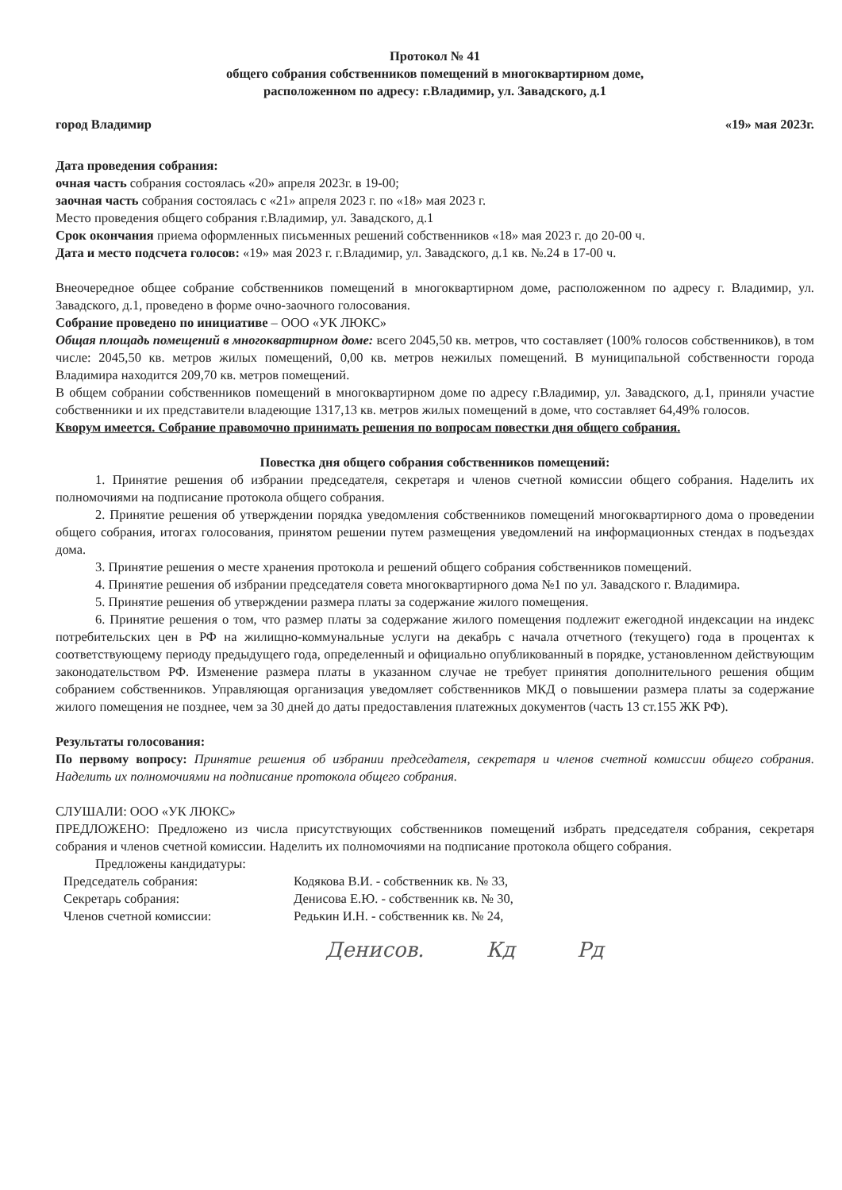Протокол № 41
общего собрания собственников помещений в многоквартирном доме,
расположенном по адресу: г.Владимир, ул. Завадского, д.1
город Владимир «19» мая 2023г.
Дата проведения собрания:
очная часть собрания состоялась «20» апреля 2023г. в 19-00;
заочная часть собрания состоялась с «21» апреля 2023 г. по «18» мая 2023 г.
Место проведения общего собрания г.Владимир, ул. Завадского, д.1
Срок окончания приема оформленных письменных решений собственников «18» мая 2023 г. до 20-00 ч.
Дата и место подсчета голосов: «19» мая 2023 г. г.Владимир, ул. Завадского, д.1 кв. №.24 в 17-00 ч.
Внеочередное общее собрание собственников помещений в многоквартирном доме, расположенном по адресу г. Владимир, ул. Завадского, д.1, проведено в форме очно-заочного голосования.
Собрание проведено по инициативе – ООО «УК ЛЮКС»
Общая площадь помещений в многоквартирном доме: всего 2045,50 кв. метров, что составляет (100% голосов собственников), в том числе: 2045,50 кв. метров жилых помещений, 0,00 кв. метров нежилых помещений. В муниципальной собственности города Владимира находится 209,70 кв. метров помещений.
В общем собрании собственников помещений в многоквартирном доме по адресу г.Владимир, ул. Завадского, д.1, приняли участие собственники и их представители владеющие 1317,13 кв. метров жилых помещений в доме, что составляет 64,49% голосов.
Кворум имеется. Собрание правомочно принимать решения по вопросам повестки дня общего собрания.
Повестка дня общего собрания собственников помещений:
1. Принятие решения об избрании председателя, секретаря и членов счетной комиссии общего собрания. Наделить их полномочиями на подписание протокола общего собрания.
2. Принятие решения об утверждении порядка уведомления собственников помещений многоквартирного дома о проведении общего собрания, итогах голосования, принятом решении путем размещения уведомлений на информационных стендах в подъездах дома.
3. Принятие решения о месте хранения протокола и решений общего собрания собственников помещений.
4. Принятие решения об избрании председателя совета многоквартирного дома №1 по ул. Завадского г. Владимира.
5. Принятие решения об утверждении размера платы за содержание жилого помещения.
6. Принятие решения о том, что размер платы за содержание жилого помещения подлежит ежегодной индексации на индекс потребительских цен в РФ на жилищно-коммунальные услуги на декабрь с начала отчетного (текущего) года в процентах к соответствующему периоду предыдущего года, определенный и официально опубликованный в порядке, установленном действующим законодательством РФ. Изменение размера платы в указанном случае не требует принятия дополнительного решения общим собранием собственников. Управляющая организация уведомляет собственников МКД о повышении размера платы за содержание жилого помещения не позднее, чем за 30 дней до даты предоставления платежных документов (часть 13 ст.155 ЖК РФ).
Результаты голосования:
По первому вопросу: Принятие решения об избрании председателя, секретаря и членов счетной комиссии общего собрания. Наделить их полномочиями на подписание протокола общего собрания.
СЛУШАЛИ: ООО «УК ЛЮКС»
ПРЕДЛОЖЕНО: Предложено из числа присутствующих собственников помещений избрать председателя собрания, секретаря собрания и членов счетной комиссии. Наделить их полномочиями на подписание протокола общего собрания.
Предложены кандидатуры:
Председатель собрания: Кодякова В.И. - собственник кв. № 33,
Секретарь собрания: Денисова Е.Ю. - собственник кв. № 30,
Членов счетной комиссии: Редькин И.Н. - собственник кв. № 24,
Денисов. Кд Рд